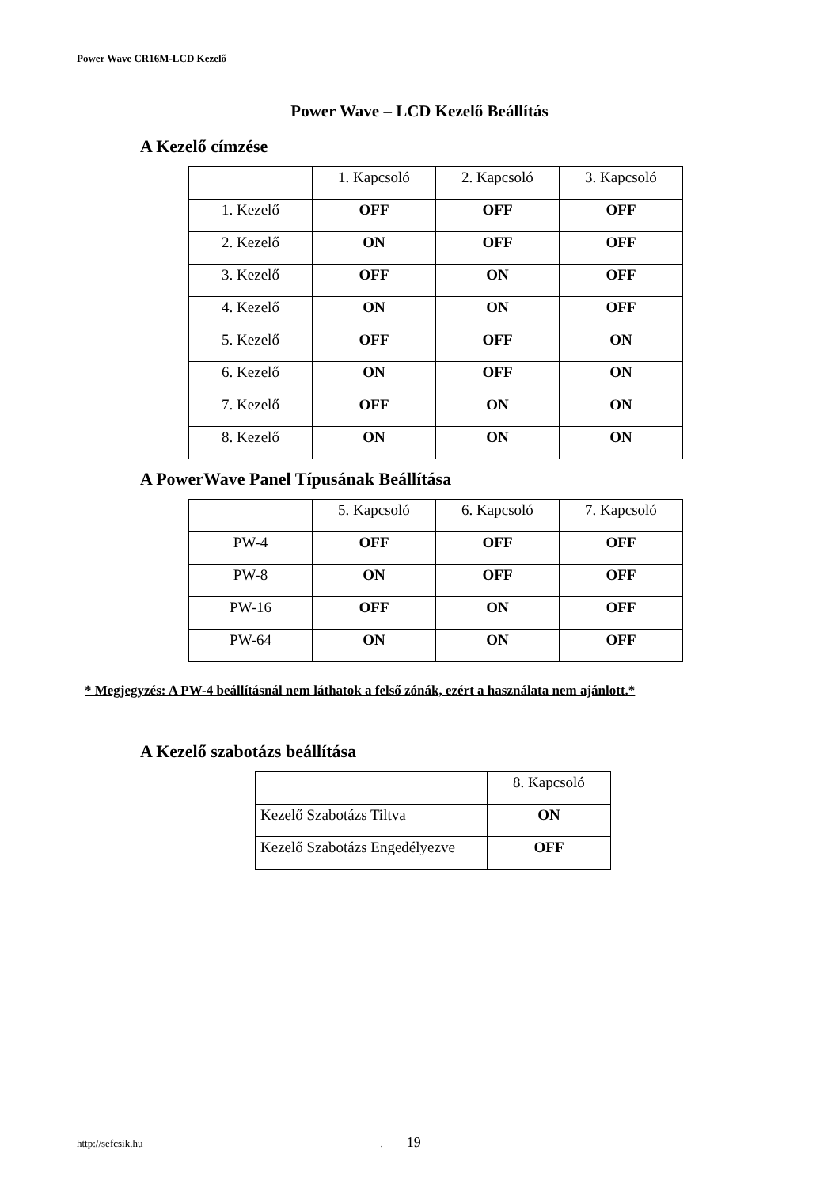Power Wave CR16M-LCD Kezelő
Power Wave – LCD Kezelő Beállítás
A Kezelő címzése
| | 1. Kapcsoló | 2. Kapcsoló | 3. Kapcsoló |
| 1. Kezelő | OFF | OFF | OFF |
| 2. Kezelő | ON | OFF | OFF |
| 3. Kezelő | OFF | ON | OFF |
| 4. Kezelő | ON | ON | OFF |
| 5. Kezelő | OFF | OFF | ON |
| 6. Kezelő | ON | OFF | ON |
| 7. Kezelő | OFF | ON | ON |
| 8. Kezelő | ON | ON | ON |
A PowerWave Panel Típusának Beállítása
| | 5. Kapcsoló | 6. Kapcsoló | 7. Kapcsoló |
| PW-4 | OFF | OFF | OFF |
| PW-8 | ON | OFF | OFF |
| PW-16 | OFF | ON | OFF |
| PW-64 | ON | ON | OFF |
* Megjegyzés: A PW-4 beállításnál nem láthatok a felső zónák, ezért a használata nem ajánlott.*
A Kezelő szabotázs beállítása
| | 8. Kapcsoló |
| Kezelő Szabotázs Tiltva | ON |
| Kezelő Szabotázs Engedélyezve | OFF |
http://sefcsik.hu. 19